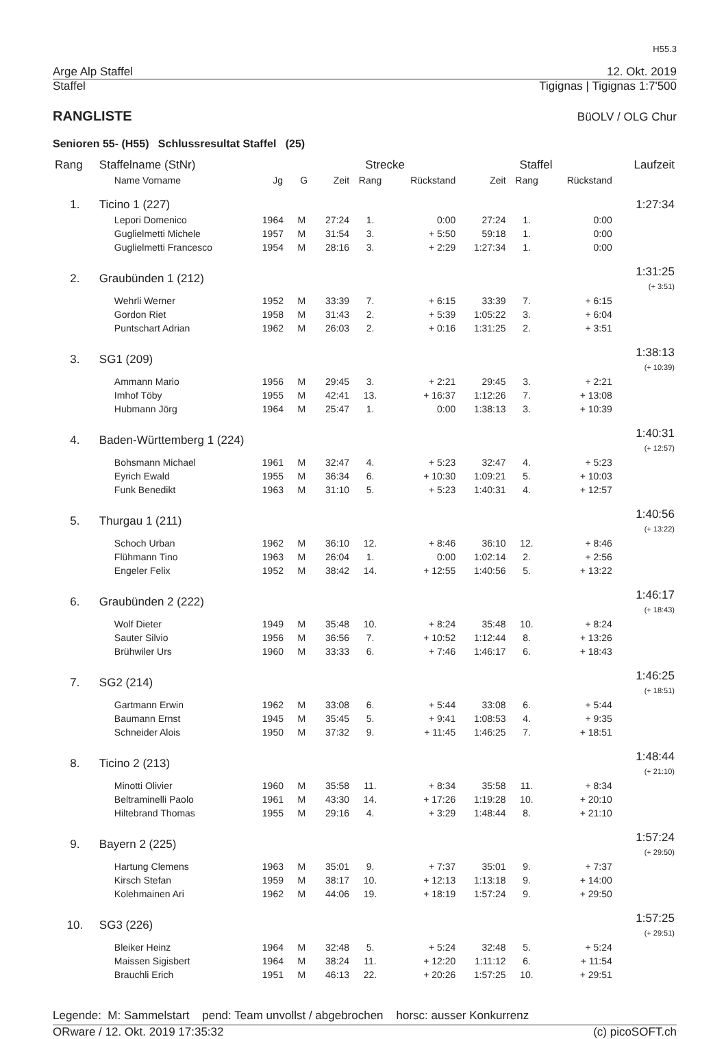H55.3
Arge Alp Staffel 12. Okt. 2019
Staffel Tigignas | Tigignas 1:7'500
RANGLISTE
BüOLV / OLG Chur
Senioren 55- (H55) Schlussresultat Staffel (25)
| Rang | Staffelname (StNr) | | | Strecke | | | Staffel | | | Laufzeit |
| --- | --- | --- | --- | --- | --- | --- | --- | --- | --- | --- |
| | Name Vorname | Jg | G | Zeit | Rang | Rückstand | Zeit | Rang | Rückstand | |
| 1. | Ticino 1 (227) | | | | | | | | | 1:27:34 |
| | Lepori Domenico | 1964 | M | 27:24 | 1. | 0:00 | 27:24 | 1. | 0:00 | |
| | Guglielmetti Michele | 1957 | M | 31:54 | 3. | + 5:50 | 59:18 | 1. | 0:00 | |
| | Guglielmetti Francesco | 1954 | M | 28:16 | 3. | + 2:29 | 1:27:34 | 1. | 0:00 | |
| 2. | Graubünden 1 (212) | | | | | | | | | 1:31:25 (+ 3:51) |
| | Wehrli Werner | 1952 | M | 33:39 | 7. | + 6:15 | 33:39 | 7. | + 6:15 | |
| | Gordon Riet | 1958 | M | 31:43 | 2. | + 5:39 | 1:05:22 | 3. | + 6:04 | |
| | Puntschart Adrian | 1962 | M | 26:03 | 2. | + 0:16 | 1:31:25 | 2. | + 3:51 | |
| 3. | SG1 (209) | | | | | | | | | 1:38:13 (+ 10:39) |
| | Ammann Mario | 1956 | M | 29:45 | 3. | + 2:21 | 29:45 | 3. | + 2:21 | |
| | Imhof Töby | 1955 | M | 42:41 | 13. | + 16:37 | 1:12:26 | 7. | + 13:08 | |
| | Hubmann Jörg | 1964 | M | 25:47 | 1. | 0:00 | 1:38:13 | 3. | + 10:39 | |
| 4. | Baden-Württemberg 1 (224) | | | | | | | | | 1:40:31 (+ 12:57) |
| | Bohsmann Michael | 1961 | M | 32:47 | 4. | + 5:23 | 32:47 | 4. | + 5:23 | |
| | Eyrich Ewald | 1955 | M | 36:34 | 6. | + 10:30 | 1:09:21 | 5. | + 10:03 | |
| | Funk Benedikt | 1963 | M | 31:10 | 5. | + 5:23 | 1:40:31 | 4. | + 12:57 | |
| 5. | Thurgau 1 (211) | | | | | | | | | 1:40:56 (+ 13:22) |
| | Schoch Urban | 1962 | M | 36:10 | 12. | + 8:46 | 36:10 | 12. | + 8:46 | |
| | Flühmann Tino | 1963 | M | 26:04 | 1. | 0:00 | 1:02:14 | 2. | + 2:56 | |
| | Engeler Felix | 1952 | M | 38:42 | 14. | + 12:55 | 1:40:56 | 5. | + 13:22 | |
| 6. | Graubünden 2 (222) | | | | | | | | | 1:46:17 (+ 18:43) |
| | Wolf Dieter | 1949 | M | 35:48 | 10. | + 8:24 | 35:48 | 10. | + 8:24 | |
| | Sauter Silvio | 1956 | M | 36:56 | 7. | + 10:52 | 1:12:44 | 8. | + 13:26 | |
| | Brühwiler Urs | 1960 | M | 33:33 | 6. | + 7:46 | 1:46:17 | 6. | + 18:43 | |
| 7. | SG2 (214) | | | | | | | | | 1:46:25 (+ 18:51) |
| | Gartmann Erwin | 1962 | M | 33:08 | 6. | + 5:44 | 33:08 | 6. | + 5:44 | |
| | Baumann Ernst | 1945 | M | 35:45 | 5. | + 9:41 | 1:08:53 | 4. | + 9:35 | |
| | Schneider Alois | 1950 | M | 37:32 | 9. | + 11:45 | 1:46:25 | 7. | + 18:51 | |
| 8. | Ticino 2 (213) | | | | | | | | | 1:48:44 (+ 21:10) |
| | Minotti Olivier | 1960 | M | 35:58 | 11. | + 8:34 | 35:58 | 11. | + 8:34 | |
| | Beltraminelli Paolo | 1961 | M | 43:30 | 14. | + 17:26 | 1:19:28 | 10. | + 20:10 | |
| | Hiltebrand Thomas | 1955 | M | 29:16 | 4. | + 3:29 | 1:48:44 | 8. | + 21:10 | |
| 9. | Bayern 2 (225) | | | | | | | | | 1:57:24 (+ 29:50) |
| | Hartung Clemens | 1963 | M | 35:01 | 9. | + 7:37 | 35:01 | 9. | + 7:37 | |
| | Kirsch Stefan | 1959 | M | 38:17 | 10. | + 12:13 | 1:13:18 | 9. | + 14:00 | |
| | Kolehmainen Ari | 1962 | M | 44:06 | 19. | + 18:19 | 1:57:24 | 9. | + 29:50 | |
| 10. | SG3 (226) | | | | | | | | | 1:57:25 (+ 29:51) |
| | Bleiker Heinz | 1964 | M | 32:48 | 5. | + 5:24 | 32:48 | 5. | + 5:24 | |
| | Maissen Sigisbert | 1964 | M | 38:24 | 11. | + 12:20 | 1:11:12 | 6. | + 11:54 | |
| | Brauchli Erich | 1951 | M | 46:13 | 22. | + 20:26 | 1:57:25 | 10. | + 29:51 | |
Legende: M: Sammelstart pend: Team unvollst / abgebrochen horsc: ausser Konkurrenz
ORware / 12. Okt. 2019 17:35:32 (c) picoSOFT.ch